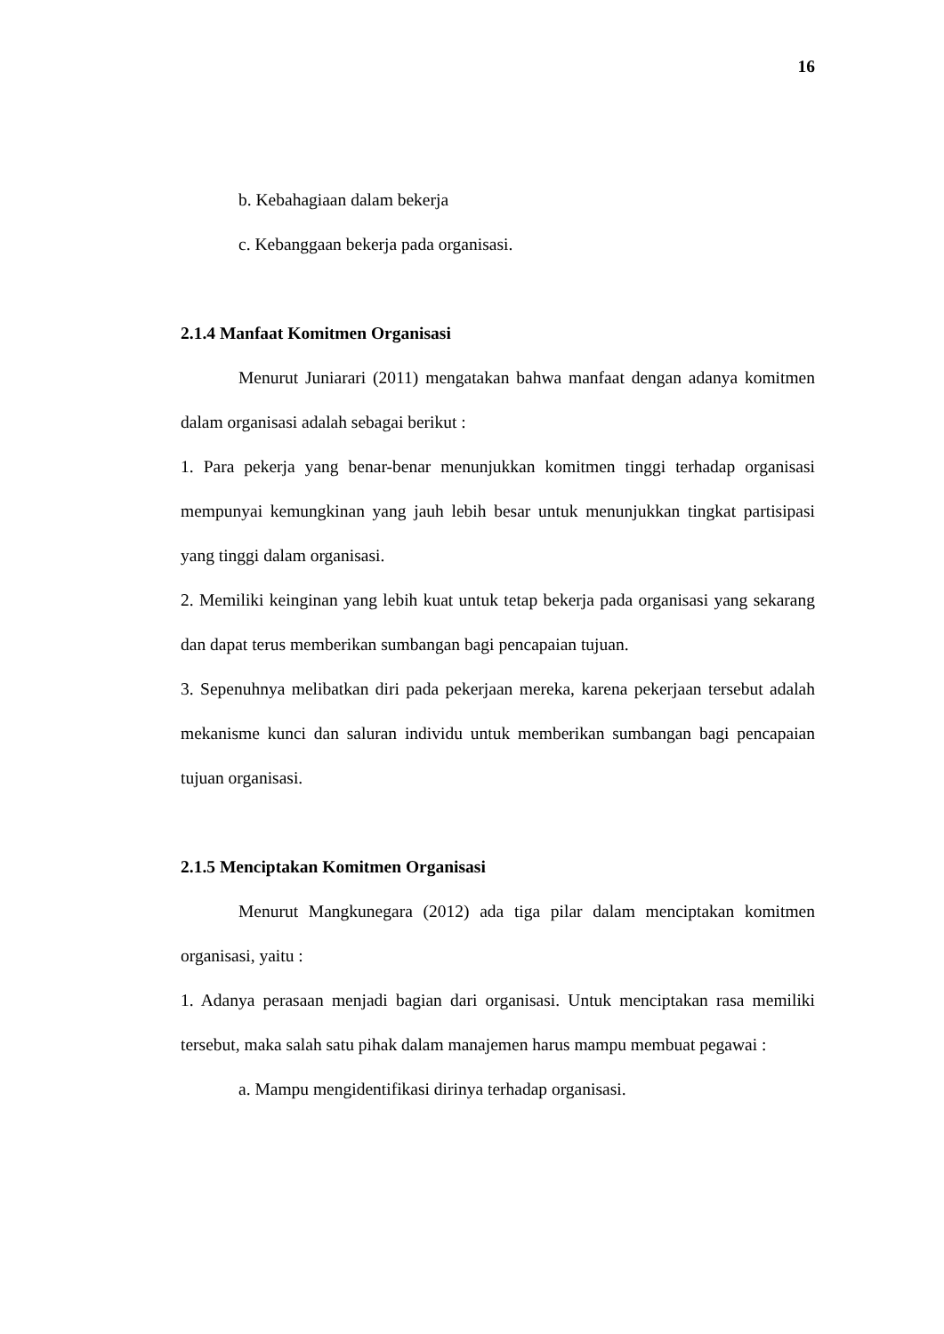16
b. Kebahagiaan dalam bekerja
c. Kebanggaan bekerja pada organisasi.
2.1.4 Manfaat Komitmen Organisasi
Menurut Juniarari (2011) mengatakan bahwa manfaat dengan adanya komitmen dalam organisasi adalah sebagai berikut :
1. Para pekerja yang benar-benar menunjukkan komitmen tinggi terhadap organisasi mempunyai kemungkinan yang jauh lebih besar untuk menunjukkan tingkat partisipasi yang tinggi dalam organisasi.
2. Memiliki keinginan yang lebih kuat untuk tetap bekerja pada organisasi yang sekarang dan dapat terus memberikan sumbangan bagi pencapaian tujuan.
3. Sepenuhnya melibatkan diri pada pekerjaan mereka, karena pekerjaan tersebut adalah mekanisme kunci dan saluran individu untuk memberikan sumbangan bagi pencapaian tujuan organisasi.
2.1.5 Menciptakan Komitmen Organisasi
Menurut Mangkunegara (2012) ada tiga pilar dalam menciptakan komitmen organisasi, yaitu :
1. Adanya perasaan menjadi bagian dari organisasi. Untuk menciptakan rasa memiliki tersebut, maka salah satu pihak dalam manajemen harus mampu membuat pegawai :
a. Mampu mengidentifikasi dirinya terhadap organisasi.